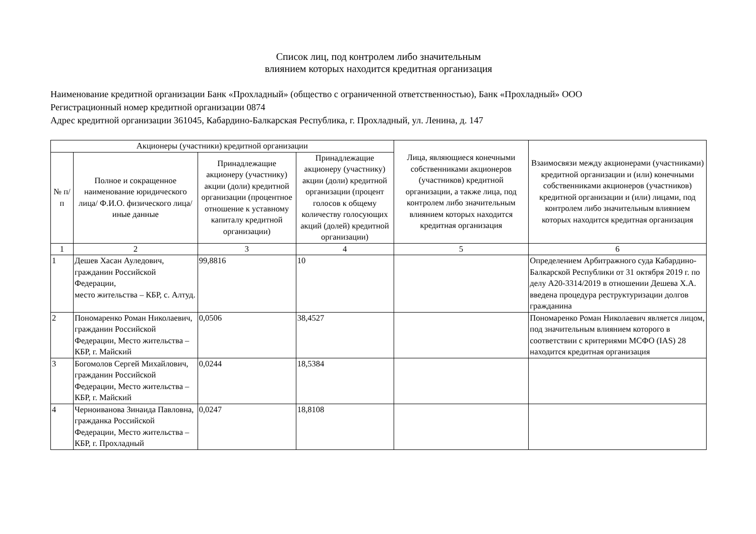Список лиц, под контролем либо значительным
влиянием которых находится кредитная организация
Наименование кредитной организации Банк «Прохладный» (общество с ограниченной ответственностью), Банк «Прохладный» ООО
Регистрационный номер кредитной организации 0874
Адрес кредитной организации 361045, Кабардино-Балкарская Республика, г. Прохладный, ул. Ленина, д. 147
| Акционеры (участники) кредитной организации | | | | Лица, являющиеся конечными собственниками акционеров (участников) кредитной организации, а также лица, под контролем либо значительным влиянием которых находится кредитная организация | Взаимосвязи между акционерами (участниками) кредитной организации и (или) конечными собственниками акционеров (участников) кредитной организации и (или) лицами, под контролем либо значительным влиянием которых находится кредитная организация |
| --- | --- | --- | --- | --- | --- |
| № п/п | Полное и сокращенное наименование юридического лица/ Ф.И.О. физического лица/иные данные | Принадлежащие акционеру (участнику) акции (доли) кредитной организации (процентное отношение к уставному капиталу кредитной организации) | Принадлежащие акционеру (участнику) акции (доли) кредитной организации (процент голосов к общему количеству голосующих акций (долей) кредитной организации) | | |
| 1 | 2 | 3 | 4 | 5 | 6 |
| 1 | Дешев Хасан Ауледович, гражданин Российской Федерации, место жительства – КБР, с. Алтуд. | 99,8816 | 10 | | Определением Арбитражного суда Кабардино-Балкарской Республики от 31 октября 2019 г. по делу А20-3314/2019 в отношении Дешева Х.А. введена процедура реструктуризации долгов гражданина |
| 2 | Пономаренко Роман Николаевич, гражданин Российской Федерации, Место жительства – КБР, г. Майский | 0,0506 | 38,4527 | | Пономаренко Роман Николаевич является лицом, под значительным влиянием которого в соответствии с критериями МСФО (IAS) 28 находится кредитная организация |
| 3 | Богомолов Сергей Михайлович, гражданин Российской Федерации, Место жительства – КБР, г. Майский | 0,0244 | 18,5384 | | |
| 4 | Черноиванова Зинаида Павловна, гражданка Российской Федерации, Место жительства – КБР, г. Прохладный | 0,0247 | 18,8108 | | |